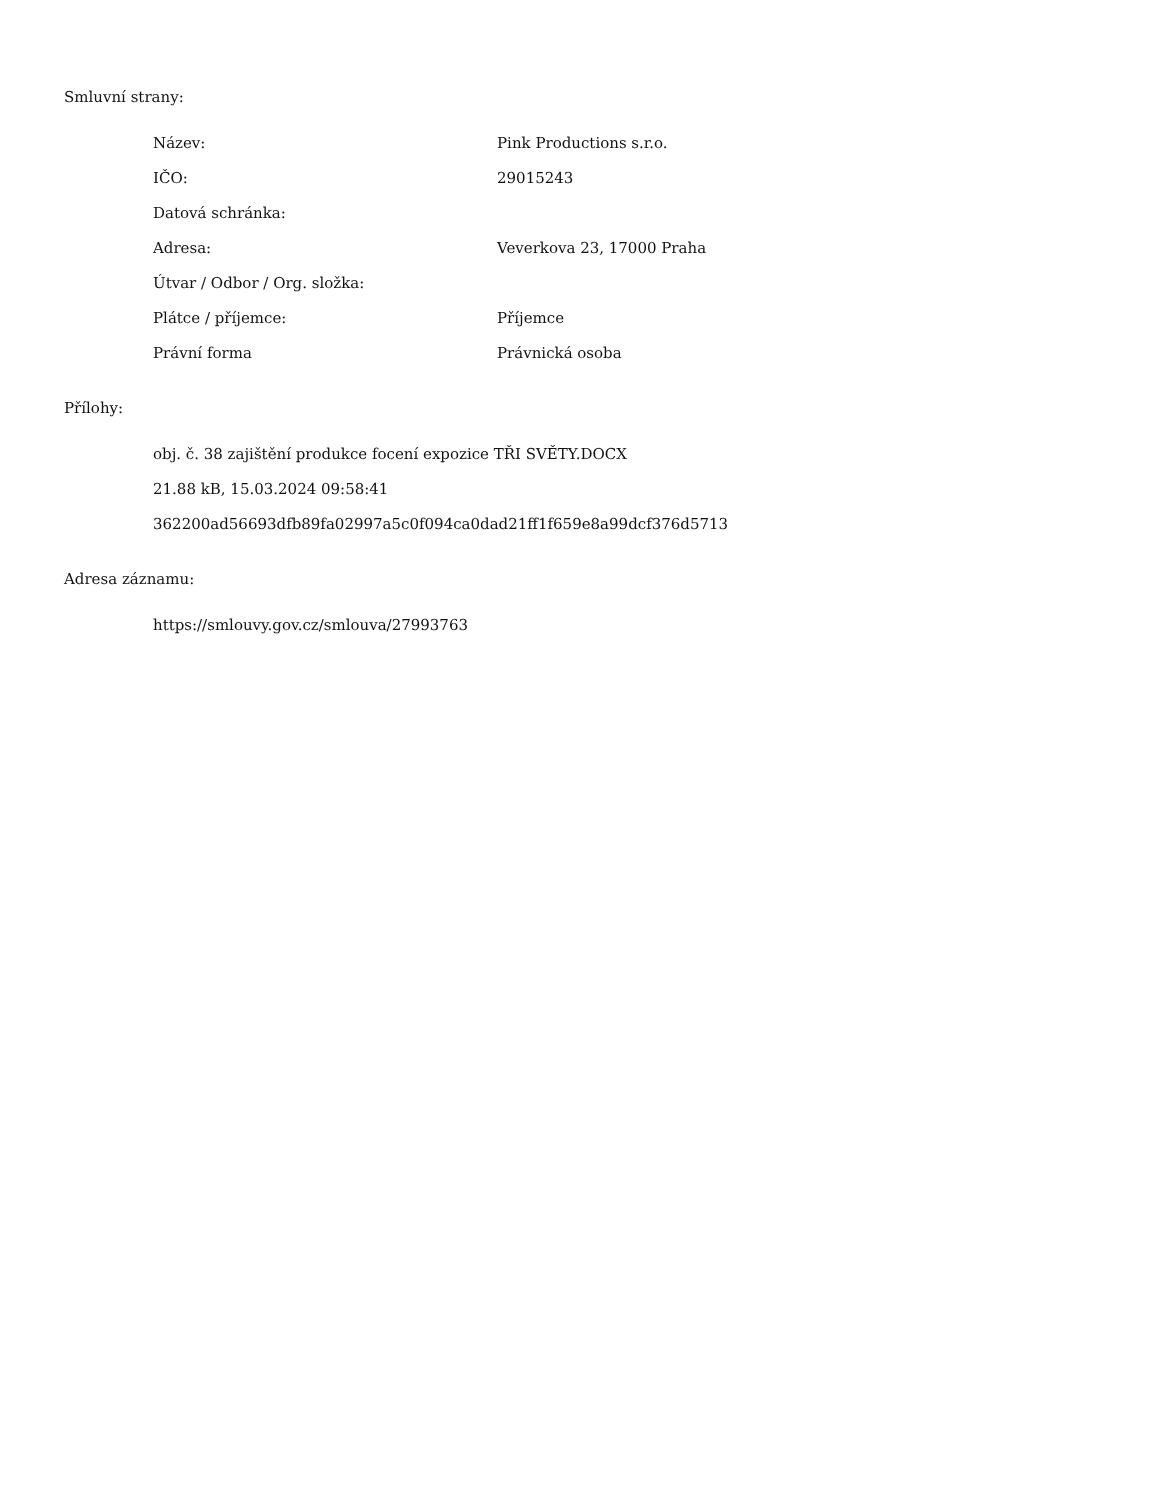Smluvní strany:
| Název: | Pink Productions s.r.o. |
| IČO: | 29015243 |
| Datová schránka: | |
| Adresa: | Veverkova 23, 17000 Praha |
| Útvar / Odbor / Org. složka: | |
| Plátce / příjemce: | Příjemce |
| Právní forma | Právnická osoba |
Přílohy:
obj. č. 38 zajištění produkce focení expozice TŘI SVĚTY.DOCX
21.88 kB, 15.03.2024 09:58:41
362200ad56693dfb89fa02997a5c0f094ca0dad21ff1f659e8a99dcf376d5713
Adresa záznamu:
https://smlouvy.gov.cz/smlouva/27993763